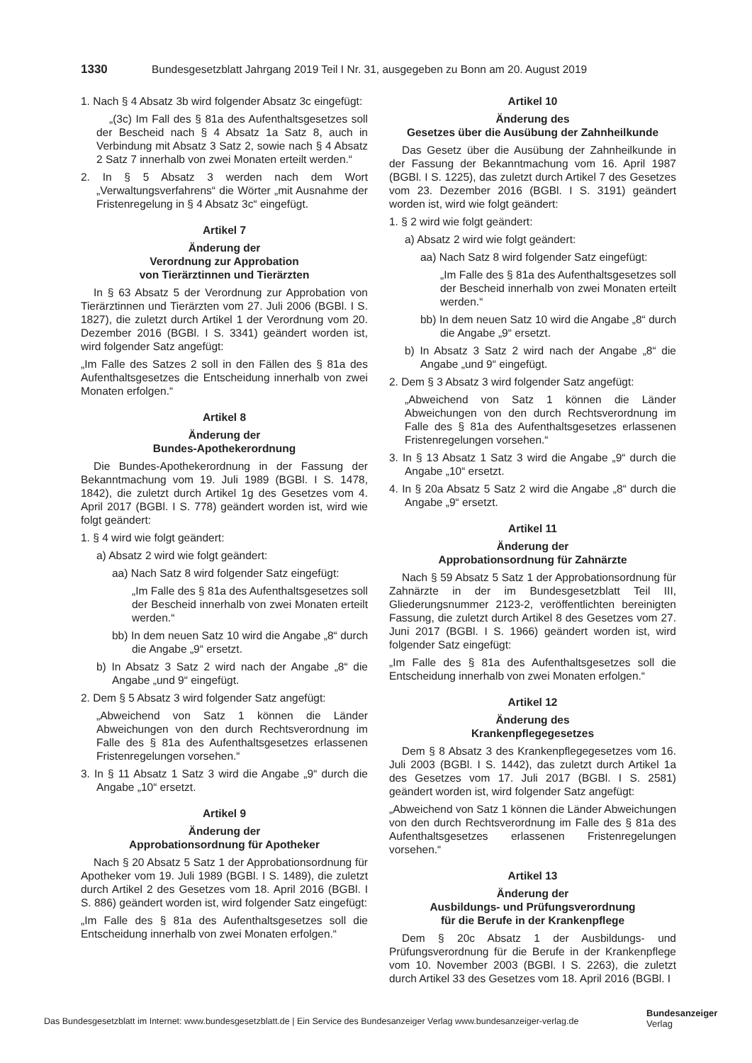1330 Bundesgesetzblatt Jahrgang 2019 Teil I Nr. 31, ausgegeben zu Bonn am 20. August 2019
1. Nach § 4 Absatz 3b wird folgender Absatz 3c eingefügt:
„(3c) Im Fall des § 81a des Aufenthaltsgesetzes soll der Bescheid nach § 4 Absatz 1a Satz 8, auch in Verbindung mit Absatz 3 Satz 2, sowie nach § 4 Absatz 2 Satz 7 innerhalb von zwei Monaten erteilt werden.“
2. In § 5 Absatz 3 werden nach dem Wort „Verwaltungsverfahrens“ die Wörter „mit Ausnahme der Fristenregelung in § 4 Absatz 3c“ eingefügt.
Artikel 7
Änderung der
Verordnung zur Approbation
von Tierärztinnen und Tierärzten
In § 63 Absatz 5 der Verordnung zur Approbation von Tierärztinnen und Tierärzten vom 27. Juli 2006 (BGBl. I S. 1827), die zuletzt durch Artikel 1 der Verordnung vom 20. Dezember 2016 (BGBl. I S. 3341) geändert worden ist, wird folgender Satz angefügt:
„Im Falle des Satzes 2 soll in den Fällen des § 81a des Aufenthaltsgesetzes die Entscheidung innerhalb von zwei Monaten erfolgen.“
Artikel 8
Änderung der
Bundes-Apothekerordnung
Die Bundes-Apothekerordnung in der Fassung der Bekanntmachung vom 19. Juli 1989 (BGBl. I S. 1478, 1842), die zuletzt durch Artikel 1g des Gesetzes vom 4. April 2017 (BGBl. I S. 778) geändert worden ist, wird wie folgt geändert:
1. § 4 wird wie folgt geändert:
a) Absatz 2 wird wie folgt geändert:
aa) Nach Satz 8 wird folgender Satz eingefügt:
„Im Falle des § 81a des Aufenthaltsgesetzes soll der Bescheid innerhalb von zwei Monaten erteilt werden.“
bb) In dem neuen Satz 10 wird die Angabe „8“ durch die Angabe „9“ ersetzt.
b) In Absatz 3 Satz 2 wird nach der Angabe „8“ die Angabe „und 9“ eingefügt.
2. Dem § 5 Absatz 3 wird folgender Satz angefügt:
„Abweichend von Satz 1 können die Länder Abweichungen von den durch Rechtsverordnung im Falle des § 81a des Aufenthaltsgesetzes erlassenen Fristenregelungen vorsehen.“
3. In § 11 Absatz 1 Satz 3 wird die Angabe „9“ durch die Angabe „10“ ersetzt.
Artikel 9
Änderung der
Approbationsordnung für Apotheker
Nach § 20 Absatz 5 Satz 1 der Approbationsordnung für Apotheker vom 19. Juli 1989 (BGBl. I S. 1489), die zuletzt durch Artikel 2 des Gesetzes vom 18. April 2016 (BGBl. I S. 886) geändert worden ist, wird folgender Satz eingefügt:
„Im Falle des § 81a des Aufenthaltsgesetzes soll die Entscheidung innerhalb von zwei Monaten erfolgen.“
Artikel 10
Änderung des
Gesetzes über die Ausübung der Zahnheilkunde
Das Gesetz über die Ausübung der Zahnheilkunde in der Fassung der Bekanntmachung vom 16. April 1987 (BGBl. I S. 1225), das zuletzt durch Artikel 7 des Gesetzes vom 23. Dezember 2016 (BGBl. I S. 3191) geändert worden ist, wird wie folgt geändert:
1. § 2 wird wie folgt geändert:
a) Absatz 2 wird wie folgt geändert:
aa) Nach Satz 8 wird folgender Satz eingefügt:
„Im Falle des § 81a des Aufenthaltsgesetzes soll der Bescheid innerhalb von zwei Monaten erteilt werden.“
bb) In dem neuen Satz 10 wird die Angabe „8“ durch die Angabe „9“ ersetzt.
b) In Absatz 3 Satz 2 wird nach der Angabe „8“ die Angabe „und 9“ eingefügt.
2. Dem § 3 Absatz 3 wird folgender Satz angefügt:
„Abweichend von Satz 1 können die Länder Abweichungen von den durch Rechtsverordnung im Falle des § 81a des Aufenthaltsgesetzes erlassenen Fristenregelungen vorsehen.“
3. In § 13 Absatz 1 Satz 3 wird die Angabe „9“ durch die Angabe „10“ ersetzt.
4. In § 20a Absatz 5 Satz 2 wird die Angabe „8“ durch die Angabe „9“ ersetzt.
Artikel 11
Änderung der
Approbationsordnung für Zahnärzte
Nach § 59 Absatz 5 Satz 1 der Approbationsordnung für Zahnärzte in der im Bundesgesetzblatt Teil III, Gliederungsnummer 2123-2, veröffentlichten bereinigten Fassung, die zuletzt durch Artikel 8 des Gesetzes vom 27. Juni 2017 (BGBl. I S. 1966) geändert worden ist, wird folgender Satz eingefügt:
„Im Falle des § 81a des Aufenthaltsgesetzes soll die Entscheidung innerhalb von zwei Monaten erfolgen.“
Artikel 12
Änderung des
Krankenpflegegesetzes
Dem § 8 Absatz 3 des Krankenpflegegesetzes vom 16. Juli 2003 (BGBl. I S. 1442), das zuletzt durch Artikel 1a des Gesetzes vom 17. Juli 2017 (BGBl. I S. 2581) geändert worden ist, wird folgender Satz angefügt:
„Abweichend von Satz 1 können die Länder Abweichungen von den durch Rechtsverordnung im Falle des § 81a des Aufenthaltsgesetzes erlassenen Fristenregelungen vorsehen.“
Artikel 13
Änderung der
Ausbildungs- und Prüfungsverordnung
für die Berufe in der Krankenpflege
Dem § 20c Absatz 1 der Ausbildungs- und Prüfungsverordnung für die Berufe in der Krankenpflege vom 10. November 2003 (BGBl. I S. 2263), die zuletzt durch Artikel 33 des Gesetzes vom 18. April 2016 (BGBl. I
Das Bundesgesetzblatt im Internet: www.bundesgesetzblatt.de | Ein Service des Bundesanzeiger Verlag www.bundesanzeiger-verlag.de
Bundesanzeiger
Verlag